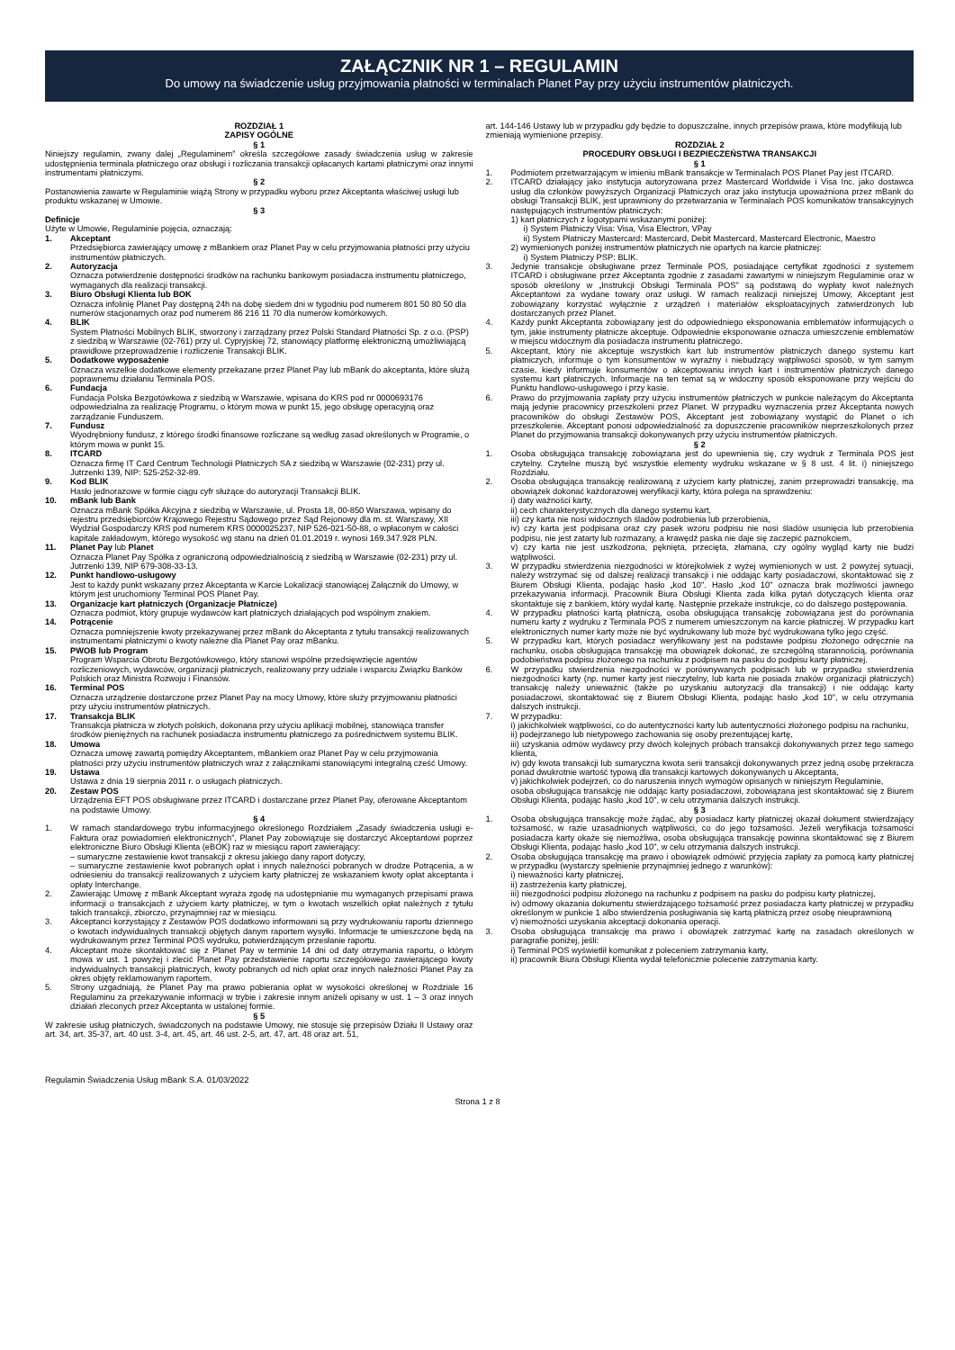ZAŁĄCZNIK NR 1 – REGULAMIN
Do umowy na świadczenie usług przyjmowania płatności w terminalach Planet Pay przy użyciu instrumentów płatniczych.
ROZDZIAŁ 1
ZAPISY OGÓLNE
§ 1
Niniejszy regulamin, zwany dalej „Regulaminem” określa szczegółowe zasady świadczenia usług w zakresie udostępnienia terminala płatniczego oraz obsługi i rozliczania transakcji opłacanych kartami płatniczymi oraz innymi instrumentami płatniczymi.
§ 2
Postanowienia zawarte w Regulaminie wiążą Strony w przypadku wyboru przez Akceptanta właściwej usługi lub produktu wskazanej w Umowie.
§ 3
Definicje
Użyte w Umowie, Regulaminie pojęcia, oznaczają:
1. Akceptant
Przedsiębiorca zawierający umowę z mBankiem oraz Planet Pay w celu przyjmowania płatności przy użyciu instrumentów płatniczych.
2. Autoryzacja
Oznacza potwierdzenie dostępności środków na rachunku bankowym posiadacza instrumentu płatniczego, wymaganych dla realizacji transakcji.
3. Biuro Obsługi Klienta lub BOK
Oznacza infolinię Planet Pay dostępną 24h na dobę siedem dni w tygodniu pod numerem 801 50 80 50 dla numerów stacjonarnych oraz pod numerem 86 216 11 70 dla numerów komórkowych.
4. BLIK
System Płatności Mobilnych BLIK, stworzony i zarządzany przez Polski Standard Płatności Sp. z o.o. (PSP) z siedzibą w Warszawie (02-761) przy ul. Cypryjskiej 72, stanowiący platformę elektroniczną umożliwiającą prawidłowe przeprowadzenie i rozliczenie Transakcji BLIK.
5. Dodatkowe wyposażenie
Oznacza wszelkie dodatkowe elementy przekazane przez Planet Pay lub mBank do akceptanta, które służą poprawnemu działaniu Terminala POS.
6. Fundacja
Fundacja Polska Bezgotówkowa z siedzibą w Warszawie, wpisana do KRS pod nr 0000693176 odpowiedzialna za realizację Programu, o którym mowa w punkt 15, jego obsługę operacyjną oraz zarządzanie Funduszem.
7. Fundusz
Wyodrębniony fundusz, z którego środki finansowe rozliczane są według zasad określonych w Programie, o którym mowa w punkt 15.
8. ITCARD
Oznacza firmę IT Card Centrum Technologii Płatniczych SA z siedzibą w Warszawie (02-231) przy ul. Jutrzenki 139, NIP: 525-252-32-89.
9. Kod BLIK
Hasło jednorazowe w formie ciągu cyfr służące do autoryzacji Transakcji BLIK.
10. mBank lub Bank
Oznacza mBank Spółka Akcyjna z siedzibą w Warszawie, ul. Prosta 18, 00-850 Warszawa, wpisany do rejestru przedsiębiorców Krajowego Rejestru Sądowego przez Sąd Rejonowy dla m. st. Warszawy, XII Wydział Gospodarczy KRS pod numerem KRS 0000025237, NIP 526-021-50-88, o wpłaconym w całości kapitale zakładowym, którego wysokość wg stanu na dzień 01.01.2019 r. wynosi 169.347.928 PLN.
11. Planet Pay lub Planet
Oznacza Planet Pay Spółka z ograniczoną odpowiedzialnością z siedzibą w Warszawie (02-231) przy ul. Jutrzenki 139, NIP 679-308-33-13.
12. Punkt handlowo-usługowy
Jest to każdy punkt wskazany przez Akceptanta w Karcie Lokalizacji stanowiącej Załącznik do Umowy, w którym jest uruchomiony Terminal POS Planet Pay.
13. Organizacje kart płatniczych (Organizacje Płatnicze)
Oznacza podmiot, który grupuje wydawców kart płatniczych działających pod wspólnym znakiem.
14. Potrącenie
Oznacza pomniejszenie kwoty przekazywanej przez mBank do Akceptanta z tytułu transakcji realizowanych instrumentami płatniczymi o kwoty należne dla Planet Pay oraz mBanku.
15. PWOB lub Program
Program Wsparcia Obrotu Bezgotówkowego, który stanowi wspólne przedsięwzięcie agentów rozliczeniowych, wydawców, organizacji płatniczych, realizowany przy udziale i wsparciu Związku Banków Polskich oraz Ministra Rozwoju i Finansów.
16. Terminal POS
Oznacza urządzenie dostarczone przez Planet Pay na mocy Umowy, które służy przyjmowaniu płatności przy użyciu instrumentów płatniczych.
17. Transakcja BLIK
Transakcja płatnicza w złotych polskich, dokonana przy użyciu aplikacji mobilnej, stanowiąca transfer środków pieniężnych na rachunek posiadacza instrumentu płatniczego za pośrednictwem systemu BLIK.
18. Umowa
Oznacza umowę zawartą pomiędzy Akceptantem, mBankiem oraz Planet Pay w celu przyjmowania płatności przy użyciu instrumentów płatniczych wraz z załącznikami stanowiącymi integralną cześć Umowy.
19. Ustawa
Ustawa z dnia 19 sierpnia 2011 r. o usługach płatniczych.
20. Zestaw POS
Urządzenia EFT POS obsługiwane przez ITCARD i dostarczane przez Planet Pay, oferowane Akceptantom na podstawie Umowy.
§ 4
1. W ramach standardowego trybu informacyjnego określonego Rozdziałem „Zasady świadczenia usługi e-Faktura oraz powiadomień elektronicznych”, Planet Pay zobowiązuje się dostarczyć Akceptantowi poprzez elektroniczne Biuro Obsługi Klienta (eBOK) raz w miesiącu raport zawierający:
– sumaryczne zestawienie kwot transakcji z okresu jakiego dany raport dotyczy,
– sumaryczne zestawienie kwot pobranych opłat i innych należności pobranych w drodze Potrącenia, a w odniesieniu do transakcji realizowanych z użyciem karty płatniczej ze wskazaniem kwoty opłat akceptanta i opłaty Interchange.
2. Zawierając Umowę z mBank Akceptant wyraża zgodę na udostępnianie mu wymaganych przepisami prawa informacji o transakcjach z użyciem karty płatniczej, w tym o kwotach wszelkich opłat należnych z tytułu takich transakcji, zbiorczo, przynajmniej raz w miesiącu.
3. Akceptanci korzystający z Zestawów POS dodatkowo informowani są przy wydrukowaniu raportu dziennego o kwotach indywidualnych transakcji objętych danym raportem wysyłki. Informacje te umieszczone będą na wydrukowanym przez Terminal POS wydruku, potwierdzającym przesłanie raportu.
4. Akceptant może skontaktować się z Planet Pay w terminie 14 dni od daty otrzymania raportu, o którym mowa w ust. 1 powyżej i zlecić Planet Pay przedstawienie raportu szczegółowego zawierającego kwoty indywidualnych transakcji płatniczych, kwoty pobranych od nich opłat oraz innych należności Planet Pay za okres objęty reklamowanym raportem.
5. Strony uzgadniają, że Planet Pay ma prawo pobierania opłat w wysokości określonej w Rozdziale 16 Regulaminu za przekazywanie informacji w trybie i zakresie innym aniżeli opisany w ust. 1 – 3 oraz innych działań zleconych przez Akceptanta w ustalonej formie.
§ 5
W zakresie usług płatniczych, świadczonych na podstawie Umowy, nie stosuje się przepisów Działu II Ustawy oraz art. 34, art. 35-37, art. 40 ust. 3-4, art. 45, art. 46 ust. 2-5, art. 47, art. 48 oraz art. 51,
art. 144-146 Ustawy lub w przypadku gdy będzie to dopuszczalne, innych przepisów prawa, które modyfikują lub zmieniają wymienione przepisy.
ROZDZIAŁ 2
PROCEDURY OBSŁUGI I BEZPIECZEŃSTWA TRANSAKCJI
§ 1
1. Podmiotem przetwarzającym w imieniu mBank transakcje w Terminalach POS Planet Pay jest ITCARD.
2. ITCARD działający jako instytucja autoryzowana przez Mastercard Worldwide i Visa Inc. jako dostawca usług dla członków powyższych Organizacji Płatniczych oraz jako instytucja upoważniona przez mBank do obsługi Transakcji BLIK, jest uprawniony do przetwarzania w Terminalach POS komunikatów transakcyjnych następujących instrumentów płatniczych:
1) kart płatniczych z logotypami wskazanymi poniżej:
i) System Płatniczy Visa: Visa, Visa Electron, VPay
ii) System Płatniczy Mastercard: Mastercard, Debit Mastercard, Mastercard Electronic, Maestro
2) wymienionych poniżej instrumentów płatniczych nie opartych na karcie płatniczej:
i) System Płatniczy PSP: BLIK.
3. Jedynie transakcje obsługiwane przez Terminale POS, posiadające certyfikat zgodności z systemem ITCARD i obsługiwane przez Akceptanta zgodnie z zasadami zawartymi w niniejszym Regulaminie oraz w sposób określony w „Instrukcji Obsługi Terminala POS" są podstawą do wypłaty kwot należnych Akceptantowi za wydane towary oraz usługi. W ramach realizacji niniejszej Umowy, Akceptant jest zobowiązany korzystać wyłącznie z urządzeń i materiałów eksploatacyjnych zatwierdzonych lub dostarczanych przez Planet.
4. Każdy punkt Akceptanta zobowiązany jest do odpowiedniego eksponowania emblematów informujących o tym, jakie instrumenty płatnicze akceptuje. Odpowiednie eksponowanie oznacza umieszczenie emblematów w miejscu widocznym dla posiadacza instrumentu płatniczego.
5. Akceptant, który nie akceptuje wszystkich kart lub instrumentów płatniczych danego systemu kart płatniczych, informuje o tym konsumentów w wyraźny i niebudzący wątpliwości sposób, w tym samym czasie, kiedy informuje konsumentów o akceptowaniu innych kart i instrumentów płatniczych danego systemu kart płatniczych. Informacje na ten temat są w widoczny sposób eksponowane przy wejściu do Punktu handlowo-usługowego i przy kasie.
6. Prawo do przyjmowania zapłaty przy użyciu instrumentów płatniczych w punkcie należącym do Akceptanta mają jedynie pracownicy przeszkoleni przez Planet. W przypadku wyznaczenia przez Akceptanta nowych pracowników do obsługi Zestawów POS, Akceptant jest zobowiązany wystąpić do Planet o ich przeszkolenie. Akceptant ponosi odpowiedzialność za dopuszczenie pracowników nieprzeszkolonych przez Planet do przyjmowania transakcji dokonywanych przy użyciu instrumentów płatniczych.
§ 2
1. Osoba obsługująca transakcję zobowiązana jest do upewnienia się, czy wydruk z Terminala POS jest czytelny. Czytelne muszą być wszystkie elementy wydruku wskazane w § 8 ust. 4 lit. i) niniejszego Rozdziału.
2. Osoba obsługująca transakcję realizowaną z użyciem karty płatniczej, zanim przeprowadzi transakcję, ma obowiązek dokonać każdorazowej weryfikacji karty, która polega na sprawdzeniu:
i) daty ważności karty,
ii) cech charakterystycznych dla danego systemu kart,
iii) czy karta nie nosi widocznych śladów podrobienia lub przerobienia,
iv) czy karta jest podpisana oraz czy pasek wzoru podpisu nie nosi śladów usunięcia lub przerobienia podpisu, nie jest zatarty lub rozmazany, a krawędź paska nie daje się zaczepić paznokciem,
v) czy karta nie jest uszkodzona, pęknięta, przecięta, złamana, czy ogólny wygląd karty nie budzi wątpliwości.
3. W przypadku stwierdzenia niezgodności w którejkolwiek z wyżej wymienionych w ust. 2 powyżej sytuacji, należy wstrzymać się od dalszej realizacji transakcji i nie oddając karty posiadaczowi, skontaktować się z Biurem Obsługi Klienta, podając hasło „kod 10". Hasło „kod 10" oznacza brak możliwości jawnego przekazywania informacji. Pracownik Biura Obsługi Klienta zada kilka pytań dotyczących klienta oraz skontaktuje się z bankiem, który wydał kartę. Następnie przekaże instrukcje, co do dalszego postępowania.
4. W przypadku płatności kartą płatniczą, osoba obsługująca transakcję zobowiązana jest do porównania numeru karty z wydruku z Terminala POS z numerem umieszczonym na karcie płatniczej. W przypadku kart elektronicznych numer karty może nie być wydrukowany lub może być wydrukowana tylko jego część.
5. W przypadku kart, których posiadacz weryfikowany jest na podstawie podpisu złożonego odręcznie na rachunku, osoba obsługująca transakcję ma obowiązek dokonać, ze szczególną starannością, porównania podobieństwa podpisu złożonego na rachunku z podpisem na pasku do podpisu karty płatniczej.
6. W przypadku stwierdzenia niezgodności w porównywanych podpisach lub w przypadku stwierdzenia niezgodności karty (np. numer karty jest nieczytelny, lub karta nie posiada znaków organizacji płatniczych) transakcję należy unieważnić (także po uzyskaniu autoryzacji dla transakcji) i nie oddając karty posiadaczowi, skontaktować się z Biurem Obsługi Klienta, podając hasło „kod 10", w celu otrzymania dalszych instrukcji.
7. W przypadku:
i) jakichkolwiek wątpliwości, co do autentyczności karty lub autentyczności złożonego podpisu na rachunku,
ii) podejrzanego lub nietypowego zachowania się osoby prezentującej kartę,
iii) uzyskania odmów wydawcy przy dwóch kolejnych próbach transakcji dokonywanych przez tego samego klienta,
iv) gdy kwota transakcji lub sumaryczna kwota serii transakcji dokonywanych przez jedną osobę przekracza ponad dwukrotnie wartość typową dla transakcji kartowych dokonywanych u Akceptanta,
v) jakichkolwiek podejrzeń, co do naruszenia innych wymogów opisanych w niniejszym Regulaminie,
osoba obsługująca transakcję nie oddając karty posiadaczowi, zobowiązana jest skontaktować się z Biurem Obsługi Klienta, podając hasło „kod 10", w celu otrzymania dalszych instrukcji.
§ 3
1. Osoba obsługująca transakcję może żądać, aby posiadacz karty płatniczej okazał dokument stwierdzający tożsamość, w razie uzasadnionych wątpliwości, co do jego tożsamości. Jeżeli weryfikacja tożsamości posiadacza karty okaże się niemożliwa, osoba obsługująca transakcję powinna skontaktować się z Biurem Obsługi Klienta, podając hasło „kod 10", w celu otrzymania dalszych instrukcji.
2. Osoba obsługująca transakcję ma prawo i obowiązek odmówić przyjęcia zapłaty za pomocą karty płatniczej w przypadku (wystarczy spełnienie przynajmniej jednego z warunków):
i) nieważności karty płatniczej,
ii) zastrzeżenia karty płatniczej,
iii) niezgodności podpisu złożonego na rachunku z podpisem na pasku do podpisu karty płatniczej,
iv) odmowy okazania dokumentu stwierdzającego tożsamość przez posiadacza karty płatniczej w przypadku określonym w punkcie 1 albo stwierdzenia posługiwania się kartą płatniczą przez osobę nieuprawnioną
v) niemożności uzyskania akceptacji dokonania operacji.
3. Osoba obsługująca transakcję ma prawo i obowiązek zatrzymać kartę na zasadach określonych w paragrafie poniżej, jeśli:
i) Terminal POS wyświetlił komunikat z poleceniem zatrzymania karty,
ii) pracownik Biura Obsługi Klienta wydał telefonicznie polecenie zatrzymania karty.
Regulamin Świadczenia Usług mBank S.A. 01/03/2022
Strona 1 z 8